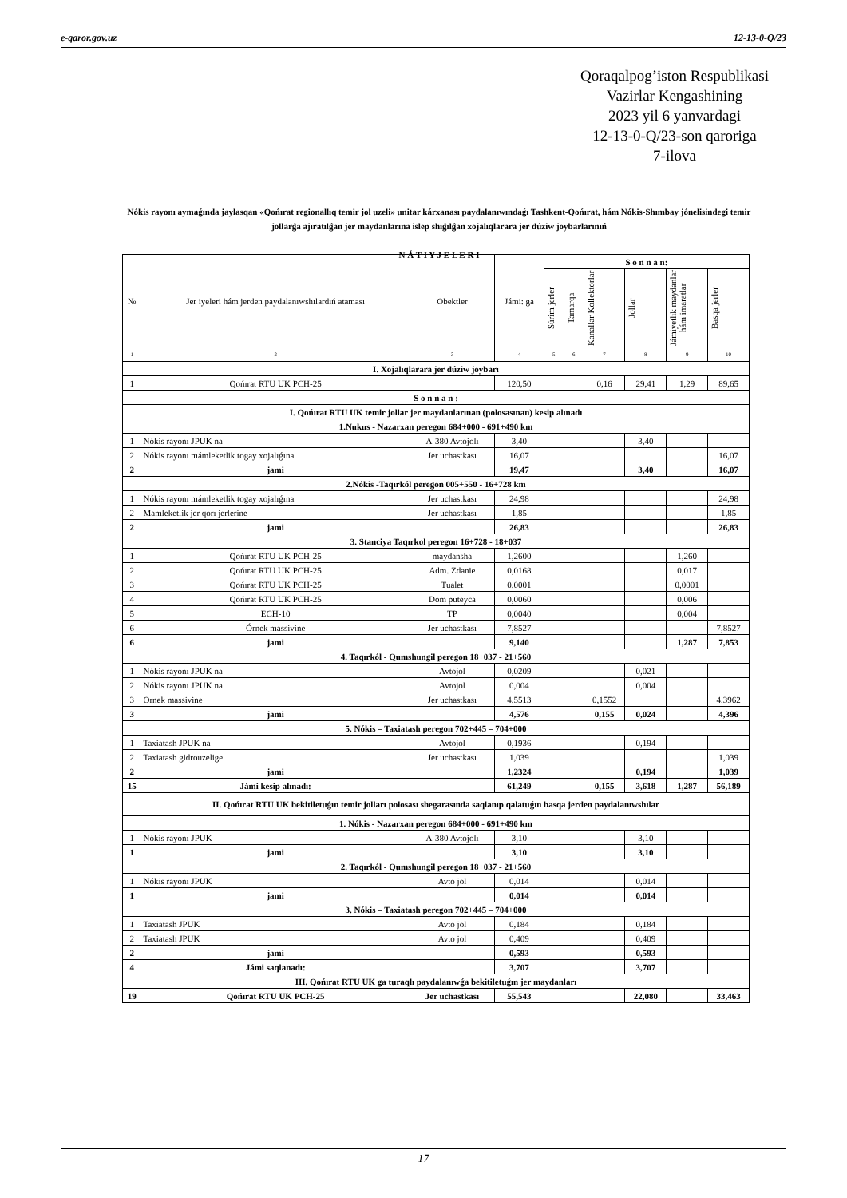e-qaror.gov.uz 12-13-0-Q/23
Qoraqalpog’iston Respublikasi
Vazirlar Kengashining
2023 yil 6 yanvardagi
12-13-0-Q/23-son qaroriga
7-ilova
Nókis rayonı aymaǵında jaylasqan «Qońırat regionallıq temir jol uzeli» unitar kárxanası paydalanıwındaǵı Tashkent-Qońırat, hám Nókis-Shımbay jónelisindegi temir jollarǵa ajıratılǵan jer maydanlarına islep shıǵılǵan xojalıqlarara jer dúziw joybarlarınıń
N Á T I Y J E L E R I
| № | Jer iyeleri hám jerden paydalanıwshılardıń ataması | Obektler | Jámi: ga | S o n n a n: | | | | | |
| --- | --- | --- | --- | --- | --- | --- | --- | --- | --- |
| | | | | Súrim jerler | Tamarqa | Kanallar Kollektorlar | Jollar | Jámiyetlik maydanlar hám imaratlar | Basqa jerler |
| 1 | 2 | 3 | 4 | 5 | 6 | 7 | 8 | 9 | 10 |
| I. Xojalıqlarara jer dúziw joybarı | | | | | | | | | |
| 1 | Qońırat RTU UK PCH-25 | | 120,50 | | | 0,16 | 29,41 | 1,29 | 89,65 |
| S o n n a n : | | | | | | | | | |
| I. Qońırat RTU UK temir jollar jer maydanlarınan (polosasınan) kesip alınadı | | | | | | | | | |
| 1.Nukus - Nazarxan peregon 684+000 - 691+490 km | | | | | | | | | |
| 1 | Nókis rayonı JPUK na | A-380 Avtojolı | 3,40 | | | | 3,40 | | |
| 2 | Nókis rayonı mámleketlik togay xojalıǵına | Jer uchastkası | 16,07 | | | | | | 16,07 |
| 2 | jami | | 19,47 | | | | 3,40 | | 16,07 |
| 2.Nókis -Taqırkól peregon 005+550 - 16+728 km | | | | | | | | | |
| 1 | Nókis rayonı mámleketlik togay xojalıǵına | Jer uchastkası | 24,98 | | | | | | 24,98 |
| 2 | Mamleketlik jer qorı jerlerine | Jer uchastkası | 1,85 | | | | | | 1,85 |
| 2 | jami | | 26,83 | | | | | | 26,83 |
| 3. Stanciya Taqırkol peregon 16+728 - 18+037 | | | | | | | | | |
| 1 | Qońırat RTU UK PCH-25 | maydansha | 1,2600 | | | | | 1,260 | |
| 2 | Qońırat RTU UK PCH-25 | Adm. Zdanie | 0,0168 | | | | | 0,017 | |
| 3 | Qońırat RTU UK PCH-25 | Tualet | 0,0001 | | | | | 0,0001 | |
| 4 | Qońırat RTU UK PCH-25 | Dom puteyca | 0,0060 | | | | | 0,006 | |
| 5 | ECH-10 | TP | 0,0040 | | | | | 0,004 | |
| 6 | Órnek massivine | Jer uchastkası | 7,8527 | | | | | | 7,8527 |
| 6 | jami | | 9,140 | | | | | 1,287 | 7,853 |
| 4. Taqırkól - Qumshungil peregon 18+037 - 21+560 | | | | | | | | | |
| 1 | Nókis rayonı JPUK na | Avtojol | 0,0209 | | | | 0,021 | | |
| 2 | Nókis rayonı JPUK na | Avtojol | 0,004 | | | | 0,004 | | |
| 3 | Ornek massivine | Jer uchastkası | 4,5513 | | | 0,1552 | | | 4,3962 |
| 3 | jami | | 4,576 | | | 0,155 | 0,024 | | 4,396 |
| 5. Nókis – Taxiatash peregon 702+445 – 704+000 | | | | | | | | | |
| 1 | Taxiatash JPUK na | Avtojol | 0,1936 | | | | 0,194 | | |
| 2 | Taxiatash gidrouzelige | Jer uchastkası | 1,039 | | | | | | 1,039 |
| 2 | jami | | 1,2324 | | | | 0,194 | | 1,039 |
| 15 | Jámi kesip alınadı: | | 61,249 | | | 0,155 | 3,618 | 1,287 | 56,189 |
| II. Qońırat RTU UK bekitiletuǵın temir jolları polosası shegarasında saqlanıp qalatuǵın basqa jerden paydalanıwshılar | | | | | | | | | |
| 1. Nókis - Nazarxan peregon 684+000 - 691+490 km | | | | | | | | | |
| 1 | Nókis rayonı JPUK | A-380 Avtojolı | 3,10 | | | | 3,10 | | |
| 1 | jami | | 3,10 | | | | 3,10 | | |
| 2. Taqırkól - Qumshungil peregon 18+037 - 21+560 | | | | | | | | | |
| 1 | Nókis rayonı JPUK | Avto jol | 0,014 | | | | 0,014 | | |
| 1 | jami | | 0,014 | | | | 0,014 | | |
| 3. Nókis – Taxiatash peregon 702+445 – 704+000 | | | | | | | | | |
| 1 | Taxiatash JPUK | Avto jol | 0,184 | | | | 0,184 | | |
| 2 | Taxiatash JPUK | Avto jol | 0,409 | | | | 0,409 | | |
| 2 | jami | | 0,593 | | | | 0,593 | | |
| 4 | Jámi saqlanadı: | | 3,707 | | | | 3,707 | | |
| III. Qońırat RTU UK ga turaqlı paydalanıwǵa bekitiletuǵın jer maydanları | | | | | | | | | |
| 19 | Qońırat RTU UK PCH-25 | Jer uchastkası | 55,543 | | | | 22,080 | | 33,463 |
17